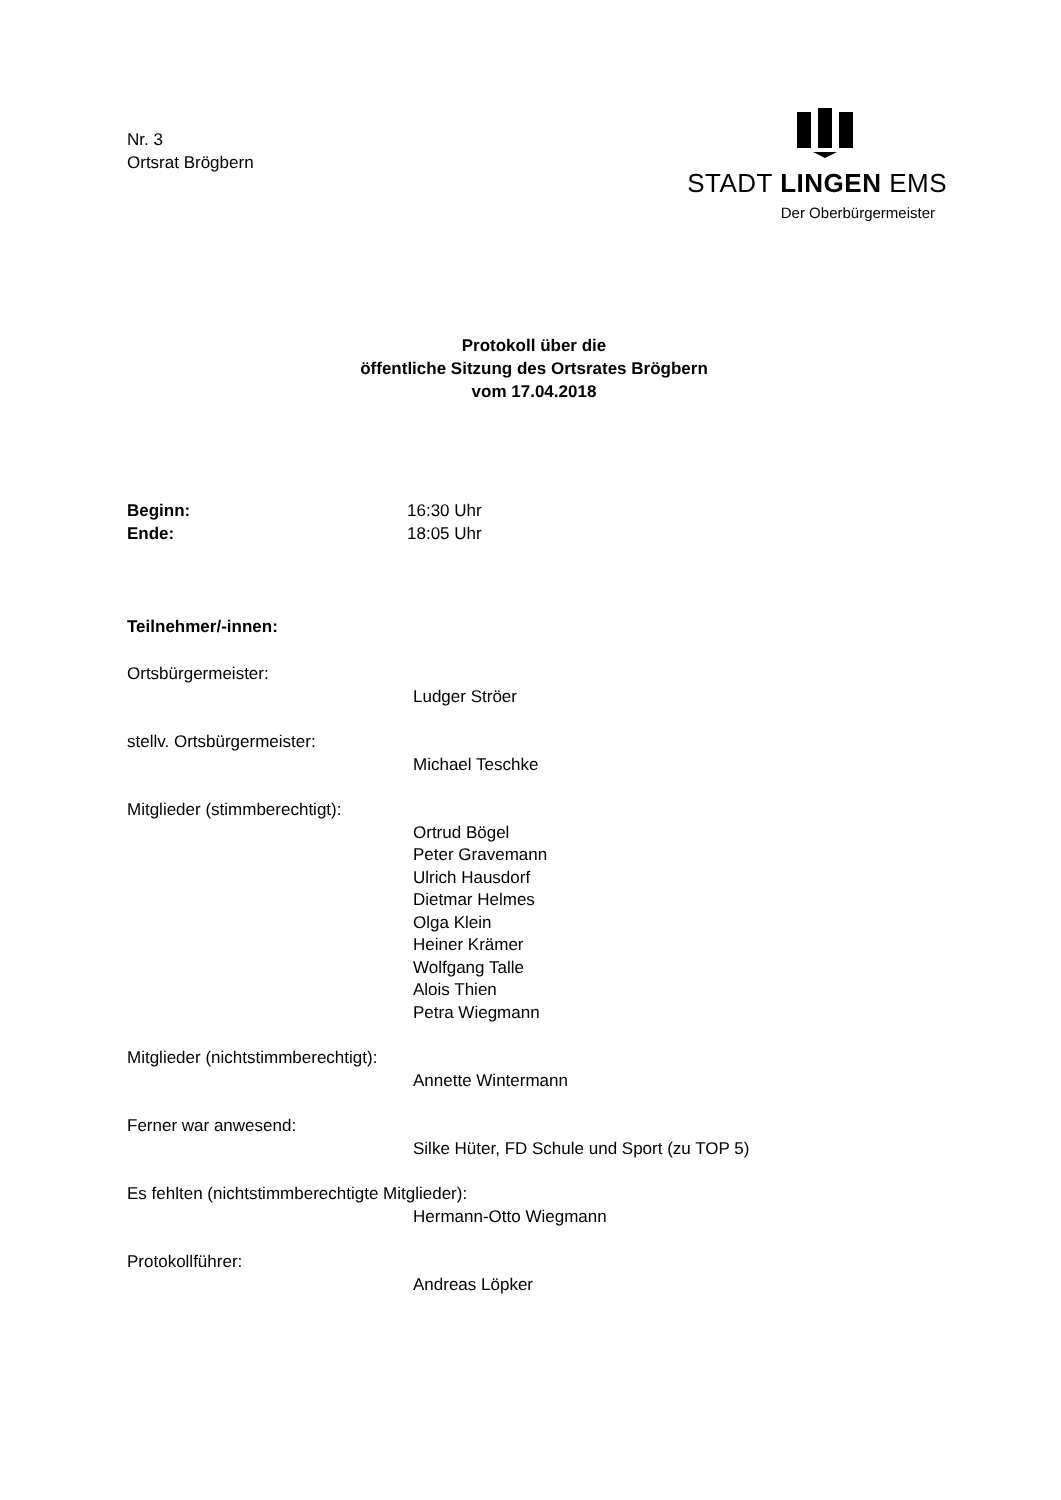Nr. 3
Ortsrat Brögbern
STADT LINGEN EMS
Der Oberbürgermeister
Protokoll über die
öffentliche Sitzung des Ortsrates Brögbern
vom 17.04.2018
Beginn: 16:30 Uhr
Ende: 18:05 Uhr
Teilnehmer/-innen:
Ortsbürgermeister:
Ludger Ströer
stellv. Ortsbürgermeister:
Michael Teschke
Mitglieder (stimmberechtigt):
Ortrud Bögel
Peter Gravemann
Ulrich Hausdorf
Dietmar Helmes
Olga Klein
Heiner Krämer
Wolfgang Talle
Alois Thien
Petra Wiegmann
Mitglieder (nichtstimmberechtigt):
Annette Wintermann
Ferner war anwesend:
Silke Hüter, FD Schule und Sport (zu TOP 5)
Es fehlten (nichtstimmberechtigte Mitglieder):
Hermann-Otto Wiegmann
Protokollführer:
Andreas Löpker